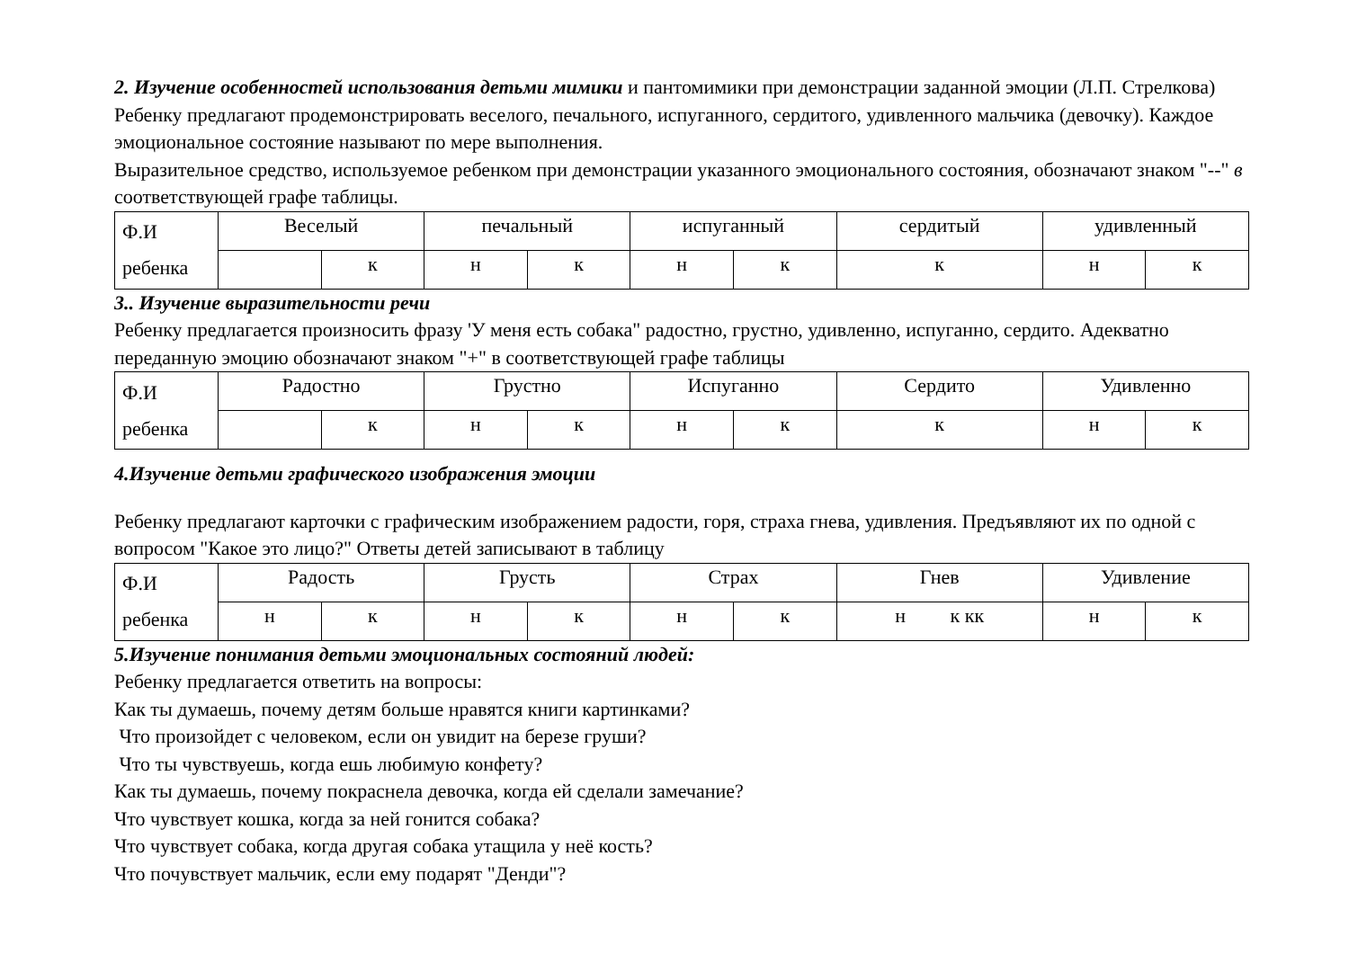2. Изучение особенностей использования детьми мимики и пантомимики при демонстрации заданной эмоции (Л.П. Стрелкова)
Ребенку предлагают продемонстрировать веселого, печального, испуганного, сердитого, удивленного мальчика (девочку). Каждое эмоциональное состояние называют по мере выполнения.
Выразительное средство, используемое ребенком при демонстрации указанного эмоционального состояния, обозначают знаком "--" в соответствующей графе таблицы.
| Ф.И ребенка | Веселый | | печальный | | испуганный | | сердитый | удивленный | |
| | | к | н | к | н | к | к | н | к |
3.. Изучение выразительности речи
Ребенку предлагается произносить фразу 'У меня есть собака" радостно, грустно, удивленно, испуганно, сердито. Адекватно переданную эмоцию обозначают знаком "+" в соответствующей графе таблицы
| Ф.И ребенка | Радостно | | Грустно | | Испуганно | | Сердито | Удивленно | |
| | | к | н | к | н | к | к | н | к |
4.Изучение детьми графического изображения эмоции
Ребенку предлагают карточки с графическим изображением радости, горя, страха гнева, удивления. Предъявляют их по одной с вопросом "Какое это лицо?" Ответы детей записывают в таблицу
| Ф.И ребенка | Радость | | Грусть | | Страх | | Гнев | Удивление | |
| | н | к | н | к | н | к | н к кк | н | к |
5.Изучение понимания детьми эмоциональных состояний людей:
Ребенку предлагается ответить на вопросы:
Как ты думаешь, почему детям больше нравятся книги картинками?
Что произойдет с человеком, если он увидит на березе груши?
Что ты чувствуешь, когда ешь любимую конфету?
Как ты думаешь, почему покраснела девочка, когда ей сделали замечание?
Что чувствует кошка, когда за ней гонится собака?
Что чувствует собака, когда другая собака утащила у неё кость?
Что почувствует мальчик, если ему подарят "Денди"?